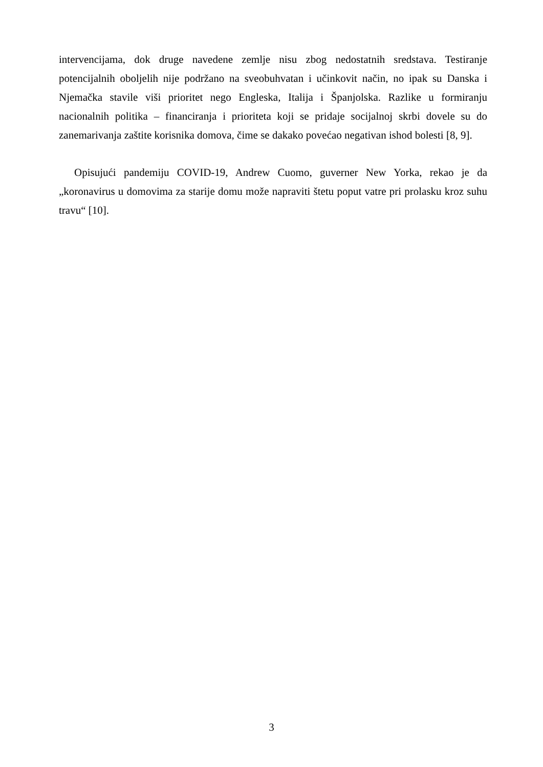intervencijama, dok druge navedene zemlje nisu zbog nedostatnih sredstava. Testiranje potencijalnih oboljelih nije podržano na sveobuhvatan i učinkovit način, no ipak su Danska i Njemačka stavile viši prioritet nego Engleska, Italija i Španjolska. Razlike u formiranju nacionalnih politika – financiranja i prioriteta koji se pridaje socijalnoj skrbi dovele su do zanemarivanja zaštite korisnika domova, čime se dakako povećao negativan ishod bolesti [8, 9].
Opisujući pandemiju COVID-19, Andrew Cuomo, guverner New Yorka, rekao je da „koronavirus u domovima za starije domu može napraviti štetu poput vatre pri prolasku kroz suhu travu“ [10].
3